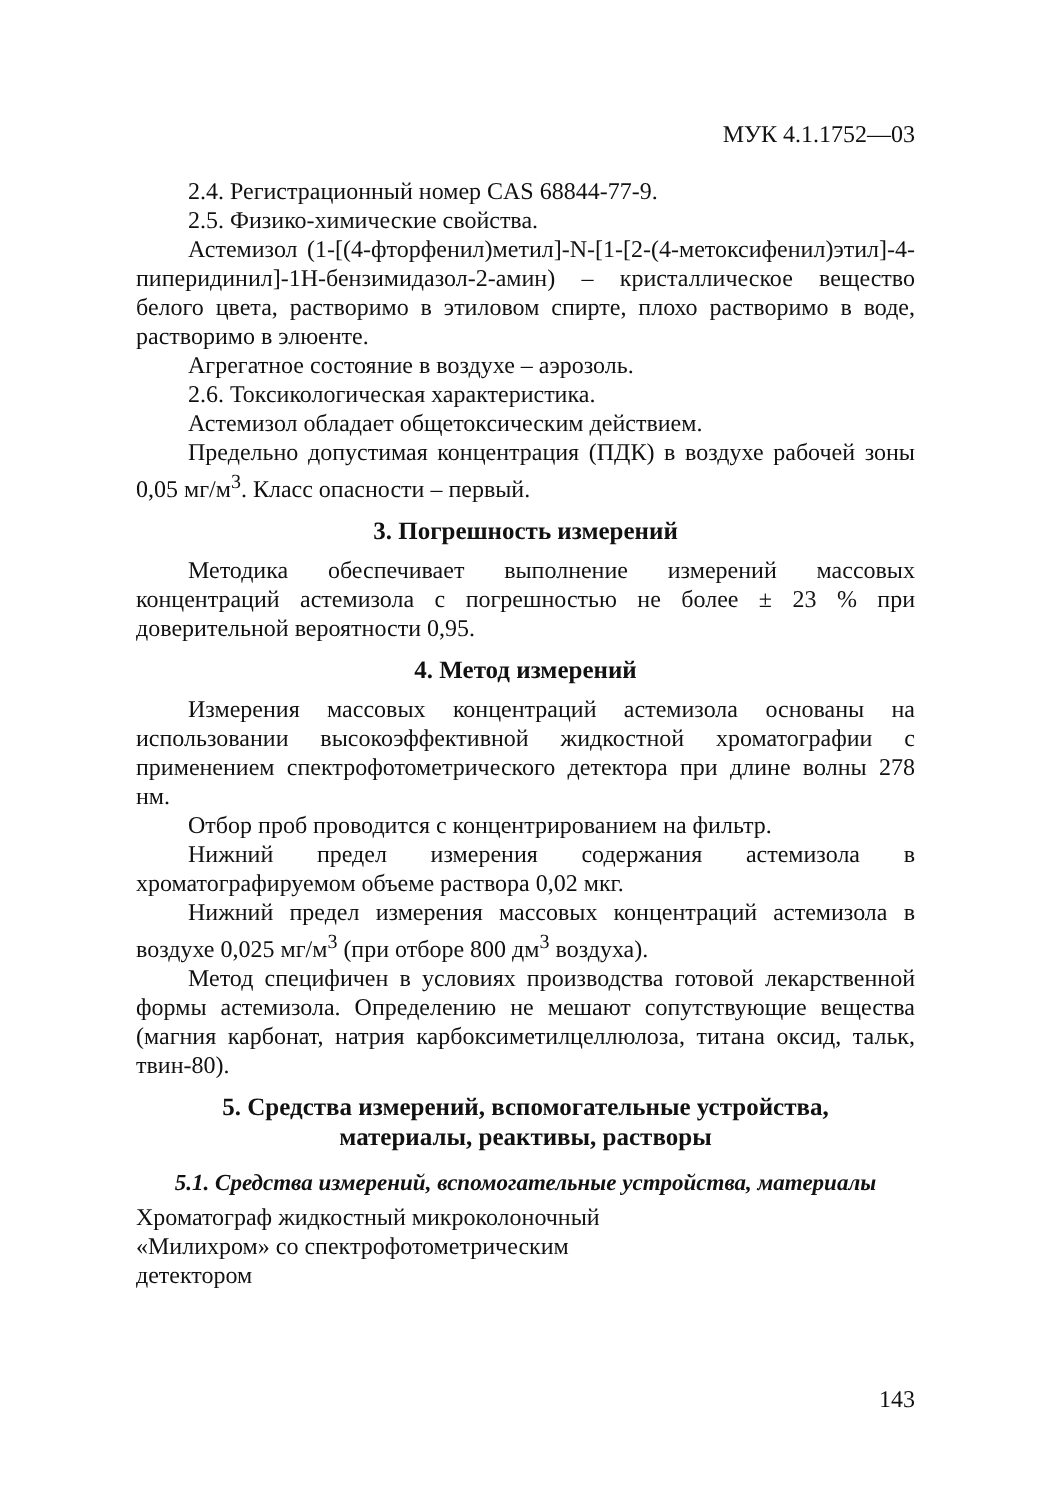МУК 4.1.1752—03
2.4. Регистрационный номер CAS 68844-77-9.
2.5. Физико-химические свойства.
Астемизол (1-[(4-фторфенил)метил]-N-[1-[2-(4-метоксифенил)этил]-4-пиперидинил]-1H-бензимидазол-2-амин) – кристаллическое вещество белого цвета, растворимо в этиловом спирте, плохо растворимо в воде, растворимо в элюенте.
Агрегатное состояние в воздухе – аэрозоль.
2.6. Токсикологическая характеристика.
Астемизол обладает общетоксическим действием.
Предельно допустимая концентрация (ПДК) в воздухе рабочей зоны 0,05 мг/м<sup>3</sup>. Класс опасности – первый.
3. Погрешность измерений
Методика обеспечивает выполнение измерений массовых концентраций астемизола с погрешностью не более ± 23 % при доверительной вероятности 0,95.
4. Метод измерений
Измерения массовых концентраций астемизола основаны на использовании высокоэффективной жидкостной хроматографии с применением спектрофотометрического детектора при длине волны 278 нм.
Отбор проб проводится с концентрированием на фильтр.
Нижний предел измерения содержания астемизола в хроматографируемом объеме раствора 0,02 мкг.
Нижний предел измерения массовых концентраций астемизола в воздухе 0,025 мг/м<sup>3</sup> (при отборе 800 дм<sup>3</sup> воздуха).
Метод специфичен в условиях производства готовой лекарственной формы астемизола. Определению не мешают сопутствующие вещества (магния карбонат, натрия карбоксиметилцеллюлоза, титана оксид, тальк, твин-80).
5. Средства измерений, вспомогательные устройства,
материалы, реактивы, растворы
5.1. Средства измерений, вспомогательные устройства, материалы
Хроматограф жидкостный микроколоночный
«Милихром» со спектрофотометрическим
детектором
143